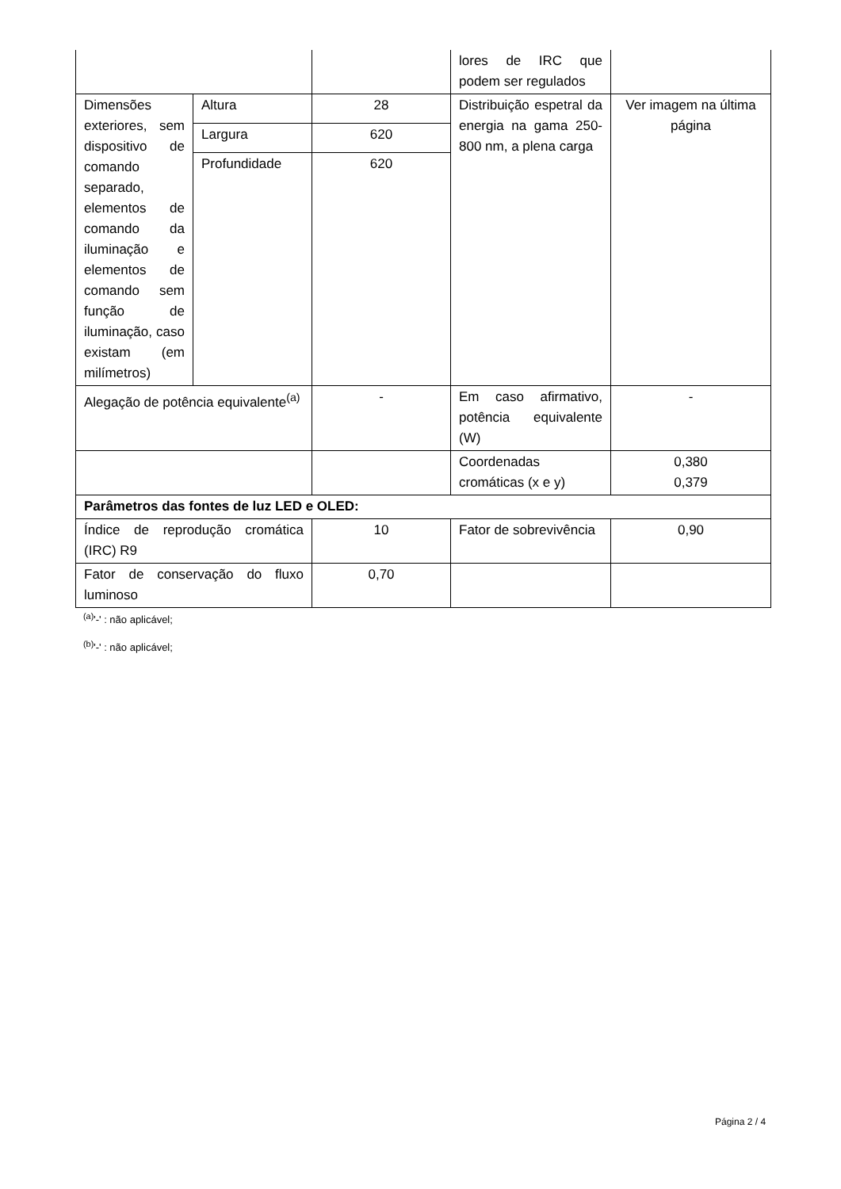| | | | lores de IRC que podem ser regulados | |
| Dimensões exteriores, sem dispositivo de comando separado, elementos de comando da iluminação e elementos de comando sem função de iluminação, caso existam (em milímetros) | Altura | 28 | Distribuição espetral da energia na gama 250-800 nm, a plena carga | Ver imagem na última página |
| | Largura | 620 | | |
| | Profundidade | 620 | | |
| Alegação de potência equivalente<sup>(a)</sup> | | - | Em caso afirmativo, potência equivalente (W) | - |
| | | | Coordenadas cromáticas (x e y) | 0,380 0,379 |
| Parâmetros das fontes de luz LED e OLED: | | | | |
| Índice de reprodução cromática (IRC) R9 | | 10 | Fator de sobrevivência | 0,90 |
| Fator de conservação do fluxo luminoso | | 0,70 | | |
<sup>(a)</sup> '-' : não aplicável;
<sup>(b)</sup> '-' : não aplicável;
Página 2 / 4